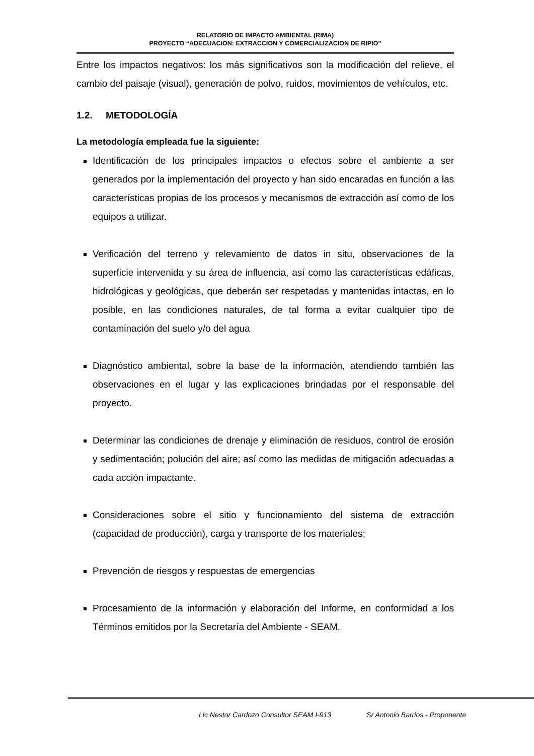RELATORIO DE IMPACTO AMBIENTAL (RIMA)
PROYECTO “ADECUACION: EXTRACCION Y COMERCIALIZACION DE RIPIO”
Entre los impactos negativos: los más significativos son la modificación del relieve, el cambio del paisaje (visual), generación de polvo, ruidos, movimientos de vehículos, etc.
1.2. METODOLOGÍA
La metodología empleada fue la siguiente:
Identificación de los principales impactos o efectos sobre el ambiente a ser generados por la implementación del proyecto y han sido encaradas en función a las características propias de los procesos y mecanismos de extracción así como de los equipos a utilizar.
Verificación del terreno y relevamiento de datos in situ, observaciones de la superficie intervenida y su área de influencia, así como las características edáficas, hidrológicas y geológicas, que deberán ser respetadas y mantenidas intactas, en lo posible, en las condiciones naturales, de tal forma a evitar cualquier tipo de contaminación del suelo y/o del agua
Diagnóstico ambiental, sobre la base de la información, atendiendo también las observaciones en el lugar y las explicaciones brindadas por el responsable del proyecto.
Determinar las condiciones de drenaje y eliminación de residuos, control de erosión y sedimentación; polución del aire; así como las medidas de mitigación adecuadas a cada acción impactante.
Consideraciones sobre el sitio y funcionamiento del sistema de extracción (capacidad de producción), carga y transporte de los materiales;
Prevención de riesgos y respuestas de emergencias
Procesamiento de la información y elaboración del Informe, en conformidad a los Términos emitidos por la Secretaría del Ambiente - SEAM.
Lic Nestor Cardozo Consultor SEAM I-913 Sr Antonio Barrios - Proponente